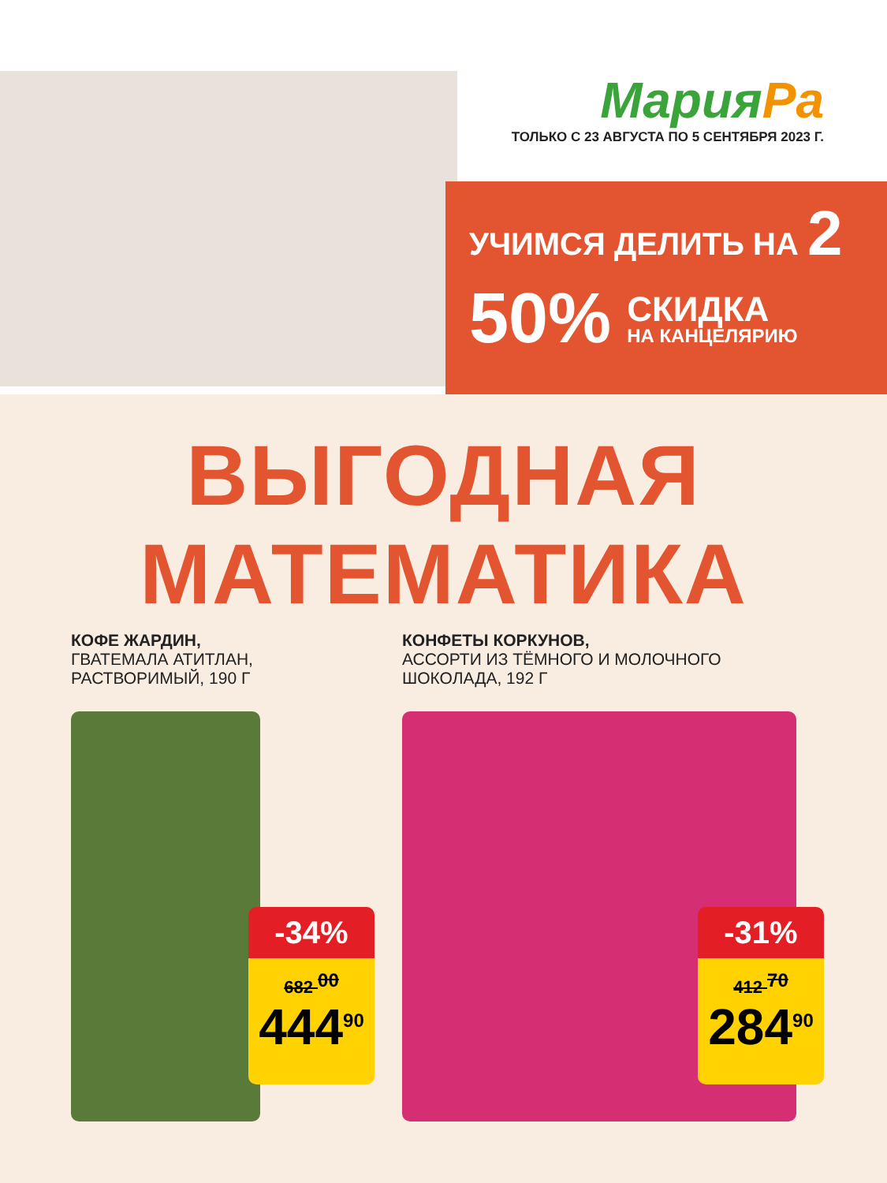МарияРа
ТОЛЬКО С 23 АВГУСТА ПО 5 СЕНТЯБРЯ 2023 Г.
УЧИМСЯ ДЕЛИТЬ НА 2
50%
СКИДКА
НА КАНЦЕЛЯРИЮ
ВЫГОДНАЯ МАТЕМАТИКА
КОФЕ ЖАРДИН,
ГВАТЕМАЛА АТИТЛАН,
РАСТВОРИМЫЙ, 190 Г
КОНФЕТЫ КОРКУНОВ,
АССОРТИ ИЗ ТЁМНОГО И МОЛОЧНОГО
ШОКОЛАДА, 192 Г
-34%
682 <sup>00</sup>
444<sup>90</sup>
-31%
412 <sup>70</sup>
284<sup>90</sup>